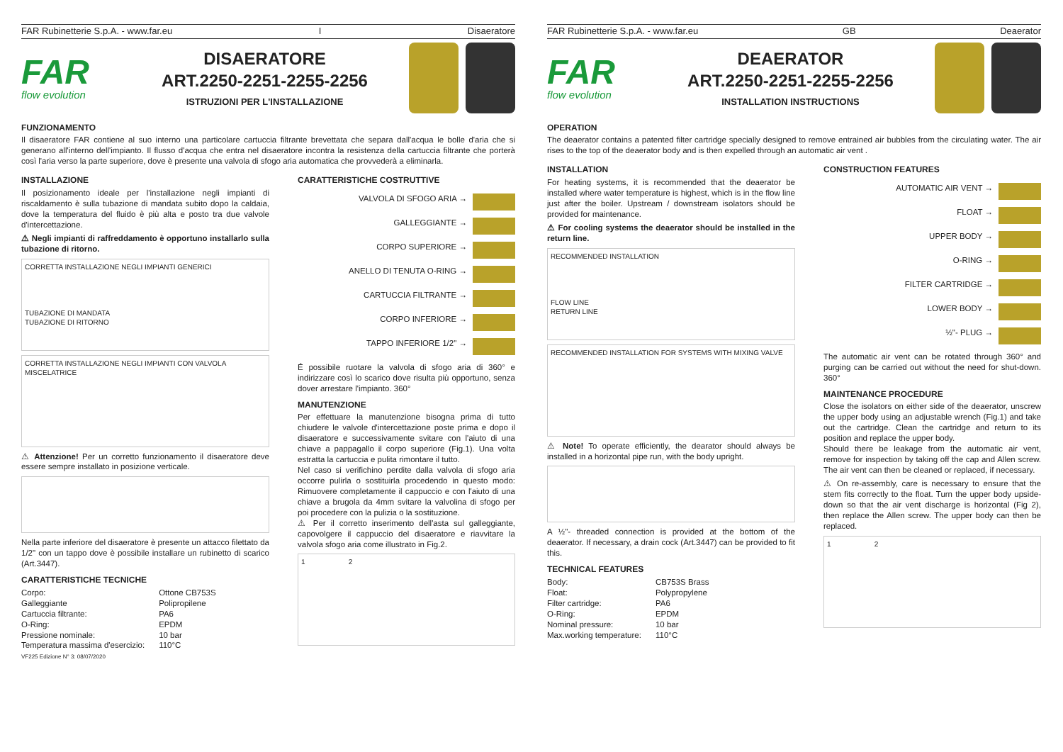FAR Rubinetterie S.p.A. - www.far.eu I Disaeratore
FAR
flow evolution
DISAERATORE
ART.2250-2251-2255-2256
ISTRUZIONI PER L'INSTALLAZIONE
FUNZIONAMENTO
Il disaeratore FAR contiene al suo interno una particolare cartuccia filtrante brevettata che separa dall'acqua le bolle d'aria che si generano all'interno dell'impianto. Il flusso d'acqua che entra nel disaeratore incontra la resistenza della cartuccia filtrante che porterà così l'aria verso la parte superiore, dove è presente una valvola di sfogo aria automatica che provvederà a eliminarla.
INSTALLAZIONE
Il posizionamento ideale per l'installazione negli impianti di riscaldamento è sulla tubazione di mandata subito dopo la caldaia, dove la temperatura del fluido è più alta e posto tra due valvole d'intercettazione.
⚠ Negli impianti di raffreddamento è opportuno installarlo sulla tubazione di ritorno.
CORRETTA INSTALLAZIONE NEGLI IMPIANTI GENERICI
TUBAZIONE DI MANDATA
TUBAZIONE DI RITORNO
CORRETTA INSTALLAZIONE NEGLI IMPIANTI CON VALVOLA MISCELATRICE
⚠ Attenzione! Per un corretto funzionamento il disaeratore deve essere sempre installato in posizione verticale.
Nella parte inferiore del disaeratore è presente un attacco filettato da 1/2" con un tappo dove è possibile installare un rubinetto di scarico (Art.3447).
CARATTERISTICHE TECNICHE
| Corpo: | Ottone CB753S |
| Galleggiante | Polipropilene |
| Cartuccia filtrante: | PA6 |
| O-Ring: | EPDM |
| Pressione nominale: | 10 bar |
| Temperatura massima d'esercizio: | 110°C |
VF225 Edizione N° 3: 08/07/2020
CARATTERISTICHE COSTRUTTIVE
VALVOLA DI SFOGO ARIA →
GALLEGGIANTE →
CORPO SUPERIORE →
ANELLO DI TENUTA O-RING →
CARTUCCIA FILTRANTE →
CORPO INFERIORE →
TAPPO INFERIORE 1/2" →
É possibile ruotare la valvola di sfogo aria di 360° e indirizzare così lo scarico dove risulta più opportuno, senza dover arrestare l'impianto. 360°
MANUTENZIONE
Per effettuare la manutenzione bisogna prima di tutto chiudere le valvole d'intercettazione poste prima e dopo il disaeratore e successivamente svitare con l'aiuto di una chiave a pappagallo il corpo superiore (Fig.1). Una volta estratta la cartuccia e pulita rimontare il tutto.
Nel caso si verifichino perdite dalla valvola di sfogo aria occorre pulirla o sostituirla procedendo in questo modo: Rimuovere completamente il cappuccio e con l'aiuto di una chiave a brugola da 4mm svitare la valvolina di sfogo per poi procedere con la pulizia o la sostituzione.
⚠ Per il corretto inserimento dell'asta sul galleggiante, capovolgere il cappuccio del disaeratore e riavvitare la valvola sfogo aria come illustrato in Fig.2.
1 2
FAR Rubinetterie S.p.A. - www.far.eu GB Deaerator
FAR
flow evolution
DEAERATOR
ART.2250-2251-2255-2256
INSTALLATION INSTRUCTIONS
OPERATION
The deaerator contains a patented filter cartridge specially designed to remove entrained air bubbles from the circulating water. The air rises to the top of the deaerator body and is then expelled through an automatic air vent .
INSTALLATION
For heating systems, it is recommended that the deaerator be installed where water temperature is highest, which is in the flow line just after the boiler. Upstream / downstream isolators should be provided for maintenance.
⚠ For cooling systems the deaerator should be installed in the return line.
RECOMMENDED INSTALLATION
FLOW LINE
RETURN LINE
RECOMMENDED INSTALLATION FOR SYSTEMS WITH MIXING VALVE
⚠ Note! To operate efficiently, the dearator should always be installed in a horizontal pipe run, with the body upright.
A ½"- threaded connection is provided at the bottom of the deaerator. If necessary, a drain cock (Art.3447) can be provided to fit this.
TECHNICAL FEATURES
| Body: | CB753S Brass |
| Float: | Polypropylene |
| Filter cartridge: | PA6 |
| O-Ring: | EPDM |
| Nominal pressure: | 10 bar |
| Max.working temperature: | 110°C |
CONSTRUCTION FEATURES
AUTOMATIC AIR VENT →
FLOAT →
UPPER BODY →
O-RING →
FILTER CARTRIDGE →
LOWER BODY →
½"- PLUG →
The automatic air vent can be rotated through 360° and purging can be carried out without the need for shut-down. 360°
MAINTENANCE PROCEDURE
Close the isolators on either side of the deaerator, unscrew the upper body using an adjustable wrench (Fig.1) and take out the cartridge. Clean the cartridge and return to its position and replace the upper body.
Should there be leakage from the automatic air vent, remove for inspection by taking off the cap and Allen screw. The air vent can then be cleaned or replaced, if necessary.
⚠ On re-assembly, care is necessary to ensure that the stem fits correctly to the float. Turn the upper body upside-down so that the air vent discharge is horizontal (Fig 2), then replace the Allen screw. The upper body can then be replaced.
1 2